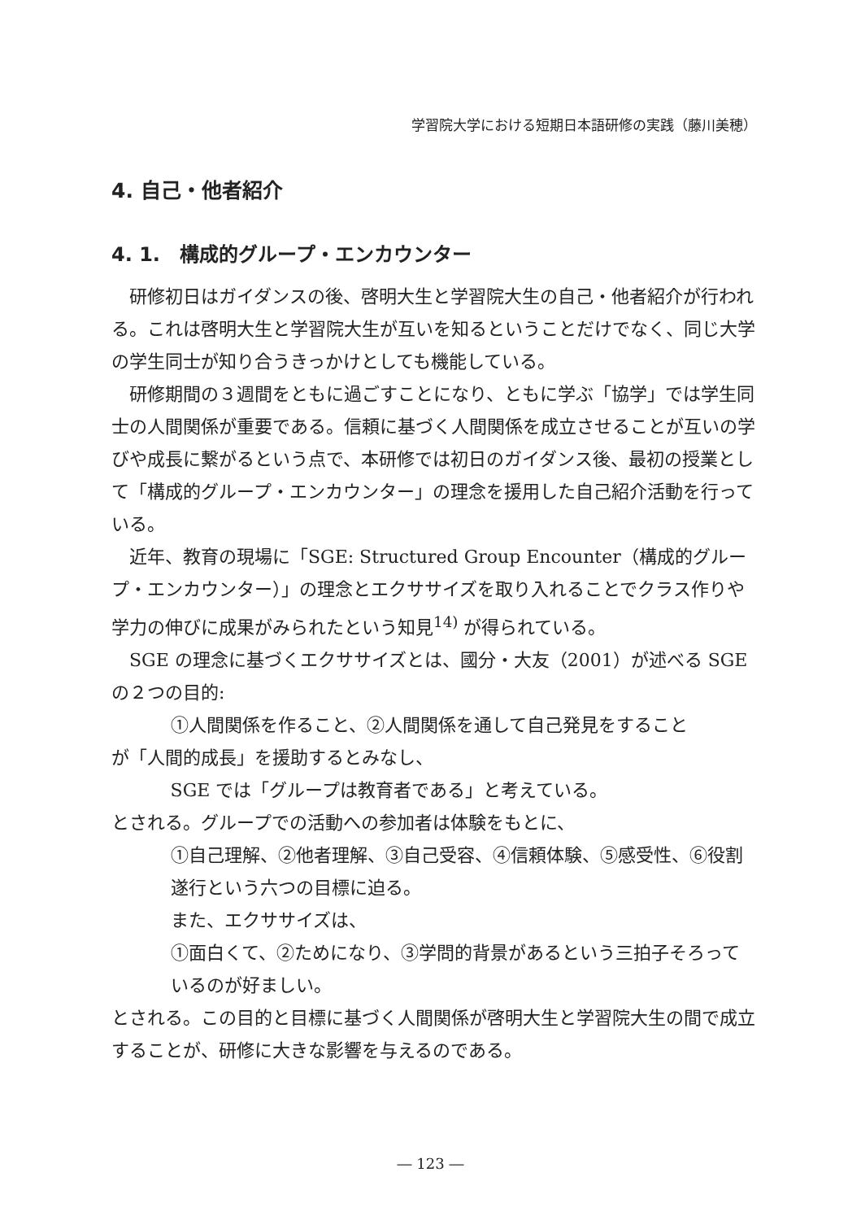学習院大学における短期日本語研修の実践（藤川美穂）
4. 自己・他者紹介
4. 1.　構成的グループ・エンカウンター
研修初日はガイダンスの後、啓明大生と学習院大生の自己・他者紹介が行われる。これは啓明大生と学習院大生が互いを知るということだけでなく、同じ大学の学生同士が知り合うきっかけとしても機能している。
研修期間の３週間をともに過ごすことになり、ともに学ぶ「協学」では学生同士の人間関係が重要である。信頼に基づく人間関係を成立させることが互いの学びや成長に繋がるという点で、本研修では初日のガイダンス後、最初の授業として「構成的グループ・エンカウンター」の理念を援用した自己紹介活動を行っている。
近年、教育の現場に「SGE: Structured Group Encounter（構成的グループ・エンカウンター）」の理念とエクササイズを取り入れることでクラス作りや学力の伸びに成果がみられたという知見<sup>14)</sup> が得られている。
SGE の理念に基づくエクササイズとは、國分・大友（2001）が述べる SGE の２つの目的:
①人間関係を作ること、②人間関係を通して自己発見をすること
が「人間的成長」を援助するとみなし、
SGE では「グループは教育者である」と考えている。
とされる。グループでの活動への参加者は体験をもとに、
①自己理解、②他者理解、③自己受容、④信頼体験、⑤感受性、⑥役割遂行という六つの目標に迫る。
また、エクササイズは、
①面白くて、②ためになり、③学問的背景があるという三拍子そろっているのが好ましい。
とされる。この目的と目標に基づく人間関係が啓明大生と学習院大生の間で成立することが、研修に大きな影響を与えるのである。
― 123 ―